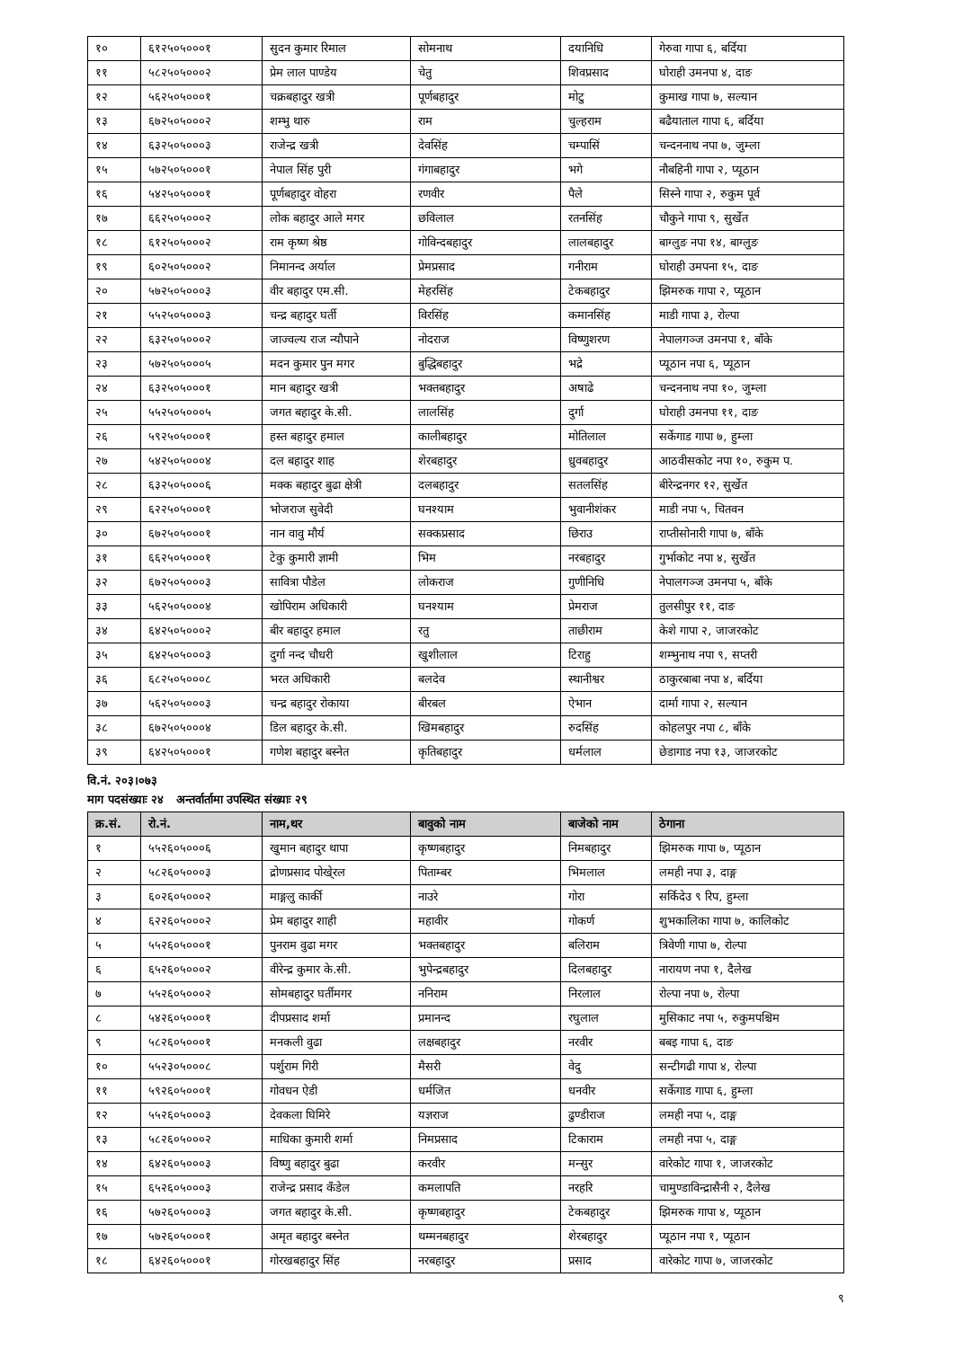| १० | ६१२५०५०००१ | सुदन कुमार रिमाल | सोमनाथ | दयानिधि | गेरुवा गापा ६, बर्दिया |
| ११ | ५८२५०५०००२ | प्रेम लाल पाण्डेय | चेतु | शिवप्रसाद | घोराही उमनपा ४, दाङ |
| १२ | ५६२५०५०००१ | चक्रबहादुर खत्री | पूर्णबहादुर | मोटु | कुमाख गापा ७, सल्यान |
| १३ | ६७२५०५०००२ | शम्भु थारु | राम | चुल्हराम | बढैयाताल गापा ६, बर्दिया |
| १४ | ६३२५०५०००३ | राजेन्द्र खत्री | देवसिंह | चम्पासिं | चन्दननाथ नपा ७, जुम्ला |
| १५ | ५७२५०५०००१ | नेपाल सिंह पुरी | गंगाबहादुर | भगे | नौबहिनी गापा २, प्यूठान |
| १६ | ५४२५०५०००१ | पूर्णबहादुर वोहरा | रणवीर | पैले | सिस्ने गापा २, रुकुम पूर्व |
| १७ | ६६२५०५०००२ | लोक बहादुर आले मगर | छविलाल | रतनसिंह | चौकुने गापा ९, सुर्खेत |
| १८ | ६१२५०५०००२ | राम कृष्ण श्रेष्ठ | गोविन्दबहादुर | लालबहादुर | बाग्लुङ नपा १४, बाग्लुङ |
| १९ | ६०२५०५०००२ | निमानन्द अर्याल | प्रेमप्रसाद | गनीराम | घोराही उमपना १५, दाङ |
| २० | ५७२५०५०००३ | वीर बहादुर एम.सी. | मेहरसिंह | टेकबहादुर | झिमरुक गापा २, प्यूठान |
| २१ | ५५२५०५०००३ | चन्द्र बहादुर घर्ती | विरसिंह | कमानसिंह | माडी गापा ३, रोल्पा |
| २२ | ६३२५०५०००२ | जाज्वल्य राज न्यौपाने | नोदराज | विष्णुशरण | नेपालगञ्ज उमनपा १, बाँके |
| २३ | ५७२५०५०००५ | मदन कुमार पुन मगर | बुद्धिबहादुर | भद्रे | प्यूठान नपा ६, प्यूठान |
| २४ | ६३२५०५०००१ | मान बहादुर खत्री | भक्तबहादुर | अषाढे | चन्दननाथ नपा १०, जुम्ला |
| २५ | ५५२५०५०००५ | जगत बहादुर के.सी. | लालसिंह | दुर्गा | घोराही उमनपा ११, दाङ |
| २६ | ५९२५०५०००१ | हस्त बहादुर हमाल | कालीबहादुर | मोतिलाल | सर्केगाड गापा ७, हुम्ला |
| २७ | ५४२५०५०००४ | दल बहादुर शाह | शेरबहादुर | ध्रुवबहादुर | आठवीसकोट नपा १०, रुकुम प. |
| २८ | ६३२५०५०००६ | मक्क बहादुर बुढा क्षेत्री | दलबहादुर | सतलसिंह | बीरेन्द्रनगर १२, सुर्खेत |
| २९ | ६२२५०५०००१ | भोजराज सुवेदी | घनश्याम | भुवानीशंकर | माडी नपा ५, चितवन |
| ३० | ६७२५०५०००१ | नान वावु मौर्य | सक्कप्रसाद | छिराउ | राप्तीसोनारी गापा ७, बाँके |
| ३१ | ६६२५०५०००१ | टेकु कुमारी ज्ञामी | भिम | नरबहादुर | गुर्भाकोट नपा ४, सुर्खेत |
| ३२ | ६७२५०५०००३ | सावित्रा पौडेल | लोकराज | गुणीनिधि | नेपालगञ्ज उमनपा ५, बाँके |
| ३३ | ५६२५०५०००४ | खोपिराम अधिकारी | घनश्याम | प्रेमराज | तुलसीपुर ११, दाङ |
| ३४ | ६४२५०५०००२ | बीर बहादुर हमाल | रतु | ताछीराम | केशे गापा २, जाजरकोट |
| ३५ | ६४२५०५०००३ | दुर्गा नन्द चौधरी | खुशीलाल | टिराहु | शम्भुनाथ नपा ९, सप्तरी |
| ३६ | ६८२५०५०००८ | भरत अधिकारी | बलदेव | स्थानीश्वर | ठाकुरबाबा नपा ४, बर्दिया |
| ३७ | ५६२५०५०००३ | चन्द्र बहादुर रोकाया | बीरबल | ऐभान | दार्मा गापा २, सल्यान |
| ३८ | ६७२५०५०००४ | डिल बहादुर के.सी. | खिमबहादुर | रुदसिंह | कोहलपुर नपा ८, बाँके |
| ३९ | ६४२५०५०००१ | गणेश बहादुर बस्नेत | कृतिबहादुर | धर्मलाल | छेडागाड नपा १३, जाजरकोट |
वि.नं. २०३।०७३
माग पदसंख्याः २४ अन्तर्वार्तामा उपस्थित संख्याः २९
| क्र.सं. | रो.नं. | नाम,थर | बावुको नाम | बाजेको नाम | ठेगाना |
| --- | --- | --- | --- | --- | --- |
| १ | ५५२६०५०००६ | खुमान बहादुर थापा | कृष्णबहादुर | निमबहादुर | झिमरुक गापा ७, प्यूठान |
| २ | ५८२६०५०००३ | द्रोणप्रसाद पोखे्रल | पिताम्बर | भिमलाल | लमही नपा ३, दाङ्ग |
| ३ | ६०२६०५०००२ | माङ्गलु कार्की | नाउरे | गोरा | सर्किदेउ ९ रिप, हुम्ला |
| ४ | ६२२६०५०००२ | प्रेम बहादुर शाही | महावीर | गोकर्ण | शुभकालिका गापा ७, कालिकोट |
| ५ | ५५२६०५०००१ | पुनराम वुढा मगर | भक्तबहादुर | बलिराम | त्रिवेणी गापा ७, रोल्पा |
| ६ | ६५२६०५०००२ | वीरेन्द्र कुमार के.सी. | भुपेन्द्रबहादुर | दिलबहादुर | नारायण नपा १, दैलेख |
| ७ | ५५२६०५०००२ | सोमबहादुर घर्तीमगर | ननिराम | निरलाल | रोल्पा नपा ७, रोल्पा |
| ८ | ५४२६०५०००१ | दीपप्रसाद शर्मा | प्रमानन्द | रघुलाल | मुसिकाट नपा ५, रुकुमपश्चिम |
| ९ | ५८२६०५०००१ | मनकली वुढा | लक्षबहादुर | नरवीर | बबइ गापा ६, दाङ |
| १० | ५५२३०५०००८ | पर्शुराम गिरी | मैसरी | वेदु | सन्टीगढी गापा ४, रोल्पा |
| ११ | ५९२६०५०००१ | गोवधन ऐडी | धर्मजित | धनवीर | सर्केगाड गापा ६, हुम्ला |
| १२ | ५५२६०५०००३ | देवकला घिमिरे | यज्ञराज | ढुण्डीराज | लमही नपा ५, दाङ्ग |
| १३ | ५८२६०५०००२ | माधिका कुमारी शर्मा | निमप्रसाद | टिकाराम | लमही नपा ५, दाङ्ग |
| १४ | ६४२६०५०००३ | विष्णु बहादुर बुढा | करवीर | मन्सुर | वारेकोट गापा १, जाजरकोट |
| १५ | ६५२६०५०००३ | राजेन्द्र प्रसाद कँडेल | कमलापति | नरहरि | चामुण्डाविन्द्रासैनी २, दैलेख |
| १६ | ५७२६०५०००३ | जगत बहादुर के.सी. | कृष्णबहादुर | टेकबहादुर | झिमरुक गापा ४, प्यूठान |
| १७ | ५७२६०५०००१ | अमृत बहादुर बस्नेत | थम्मनबहादुर | शेरबहादुर | प्यूठान नपा १, प्यूठान |
| १८ | ६४२६०५०००१ | गोरखबहादुर सिंह | नरबहादुर | प्रसाद | वारेकोट गापा ७, जाजरकोट |
९